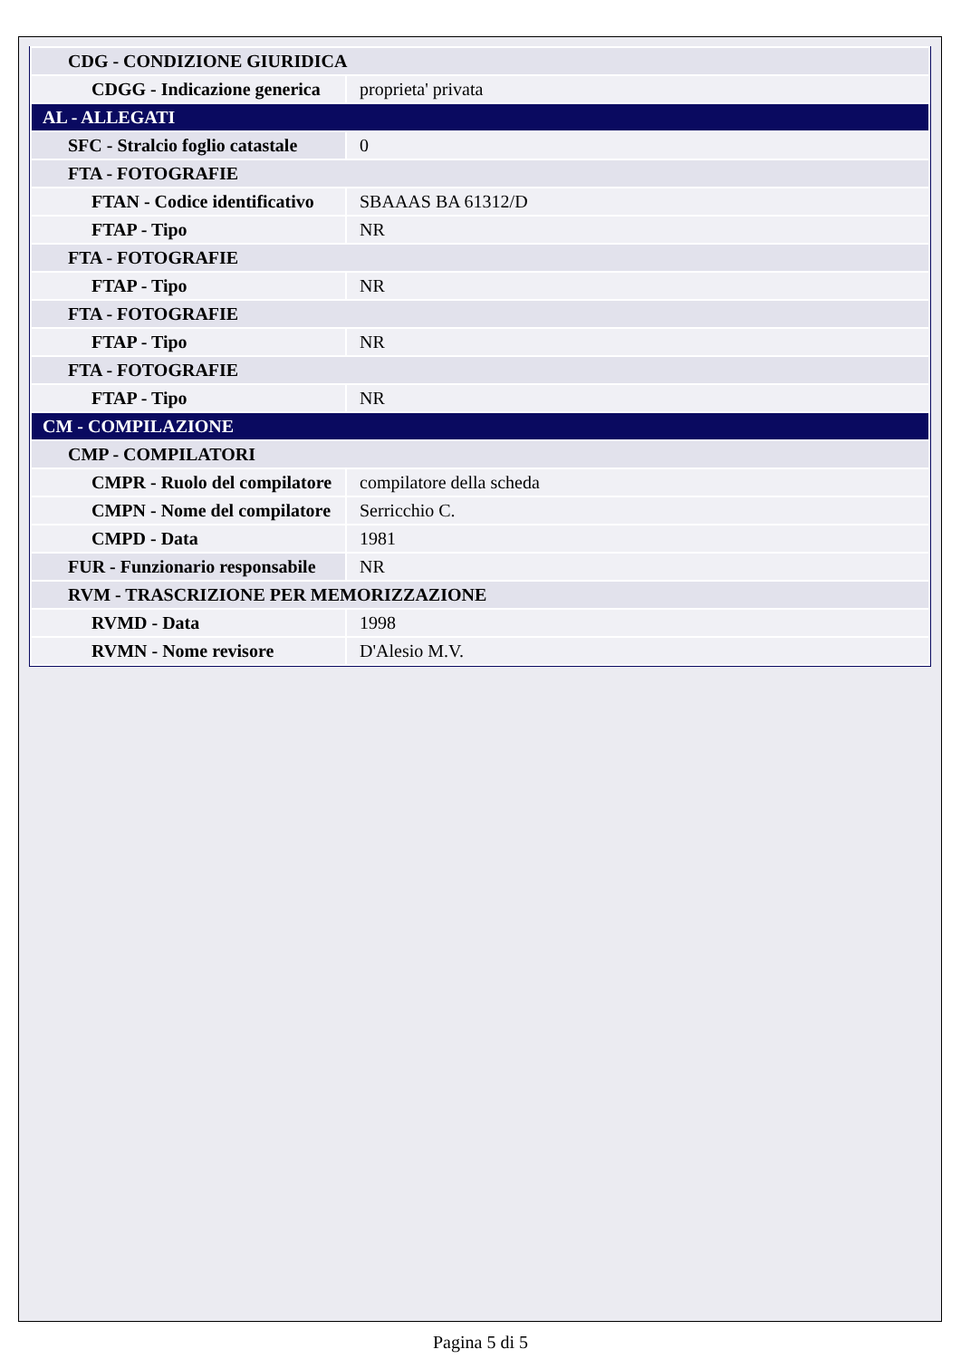| CDG - CONDIZIONE GIURIDICA | |
| CDGG - Indicazione generica | proprieta' privata |
| AL - ALLEGATI | |
| SFC - Stralcio foglio catastale | 0 |
| FTA - FOTOGRAFIE | |
| FTAN - Codice identificativo | SBAAAS BA 61312/D |
| FTAP - Tipo | NR |
| FTA - FOTOGRAFIE | |
| FTAP - Tipo | NR |
| FTA - FOTOGRAFIE | |
| FTAP - Tipo | NR |
| FTA - FOTOGRAFIE | |
| FTAP - Tipo | NR |
| CM - COMPILAZIONE | |
| CMP - COMPILATORI | |
| CMPR - Ruolo del compilatore | compilatore della scheda |
| CMPN - Nome del compilatore | Serricchio C. |
| CMPD - Data | 1981 |
| FUR - Funzionario responsabile | NR |
| RVM - TRASCRIZIONE PER MEMORIZZAZIONE | |
| RVMD - Data | 1998 |
| RVMN - Nome revisore | D'Alesio M.V. |
Pagina 5 di 5